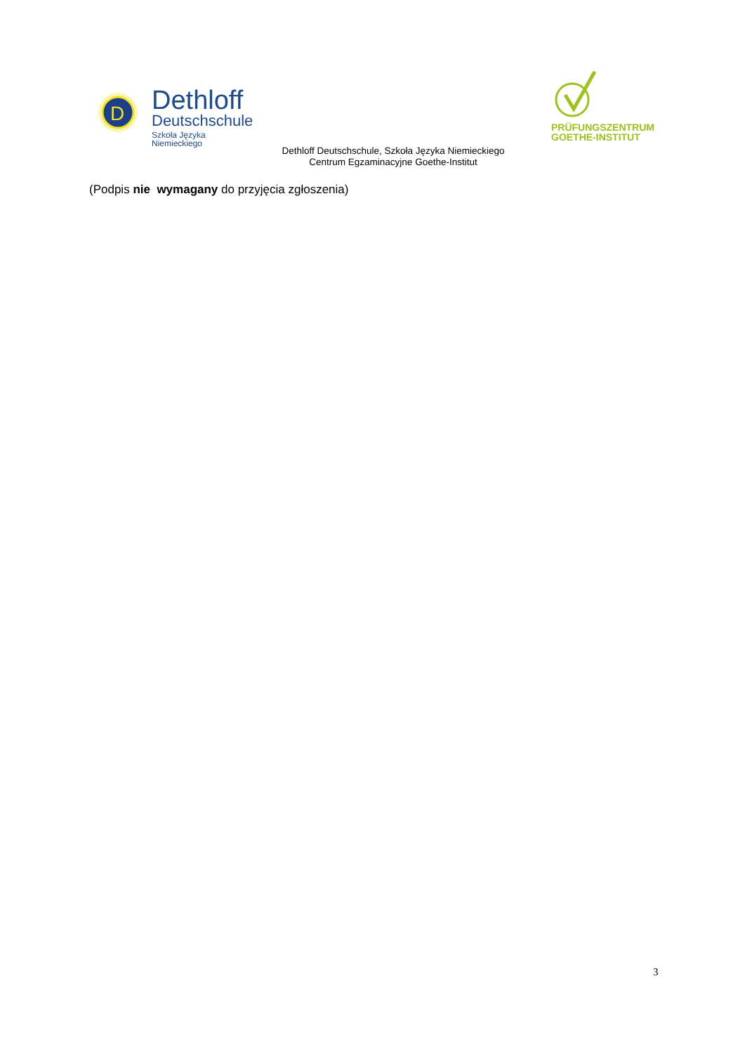D
Dethloff
Deutschschule
Szkoła Języka Niemieckiego
PRÜFUNGSZENTRUM
GOETHE-INSTITUT
Dethloff Deutschschule, Szkoła Języka Niemieckiego
Centrum Egzaminacyjne Goethe-Institut
(Podpis nie wymagany do przyjęcia zgłoszenia)
3